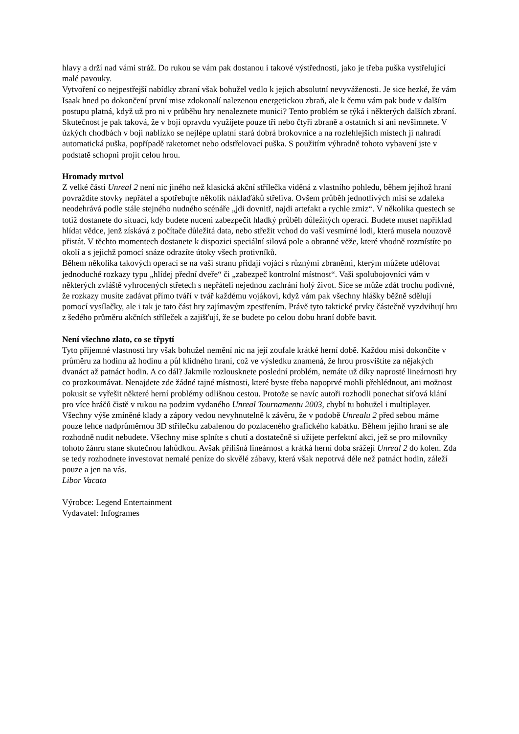hlavy a drží nad vámi stráž. Do rukou se vám pak dostanou i takové výstřednosti, jako je třeba puška vystřelující malé pavouky.
Vytvoření co nejpestřejší nabídky zbraní však bohužel vedlo k jejich absolutní nevyváženosti. Je sice hezké, že vám Isaak hned po dokončení první mise zdokonalí nalezenou energetickou zbraň, ale k čemu vám pak bude v dalším postupu platná, když už pro ni v průběhu hry nenaleznete munici? Tento problém se týká i některých dalších zbraní. Skutečnost je pak taková, že v boji opravdu využijete pouze tři nebo čtyři zbraně a ostatních si ani nevšimnete. V úzkých chodbách v boji nablízko se nejlépe uplatní stará dobrá brokovnice a na rozlehlejších místech ji nahradí automatická puška, popřípadě raketomet nebo odstřelovací puška. S použitím výhradně tohoto vybavení jste v podstatě schopni projít celou hrou.
Hromady mrtvol
Z velké části Unreal 2 není nic jiného než klasická akční střílečka viděná z vlastního pohledu, během jejíhož hraní povraždíte stovky nepřátel a spotřebujte několik náklaďáků střeliva. Ovšem průběh jednotlivých misí se zdaleka neodehrává podle stále stejného nudného scénáře „jdi dovnitř, najdi artefakt a rychle zmiz“. V několika questech se totiž dostanete do situací, kdy budete nuceni zabezpečit hladký průběh důležitých operací. Budete muset například hlídat vědce, jenž získává z počítače důležitá data, nebo střežit vchod do vaší vesmírné lodi, která musela nouzově přistát. V těchto momentech dostanete k dispozici speciální silová pole a obranné věže, které vhodně rozmístíte po okolí a s jejichž pomocí snáze odrazíte útoky všech protivníků.
Během několika takových operací se na vaši stranu přidají vojáci s různými zbraněmi, kterým můžete udělovat jednoduché rozkazy typu „hlídej přední dveře“ či „zabezpeč kontrolní místnost“. Vaši spolubojovníci vám v některých zvláště vyhrocených střetech s nepřáteli nejednou zachrání holý život. Sice se může zdát trochu podivné, že rozkazy musíte zadávat přímo tváří v tvář každému vojákovi, když vám pak všechny hlášky běžně sdělují pomocí vysílačky, ale i tak je tato část hry zajímavým zpestřením. Právě tyto taktické prvky částečně vyzdvihují hru z šedého průměru akčních stříleček a zajišťují, že se budete po celou dobu hraní dobře bavit.
Není všechno zlato, co se třpytí
Tyto příjemné vlastnosti hry však bohužel nemění nic na její zoufale krátké herní době. Každou misi dokončíte v průměru za hodinu až hodinu a půl klidného hraní, což ve výsledku znamená, že hrou prosvištíte za nějakých dvanáct až patnáct hodin. A co dál? Jakmile rozlousknete poslední problém, nemáte už díky naprosté lineárnosti hry co prozkoumávat. Nenajdete zde žádné tajné místnosti, které byste třeba napoprvé mohli přehlédnout, ani možnost pokusit se vyřešit některé herní problémy odlišnou cestou. Protože se navíc autoři rozhodli ponechat síťová klání pro více hráčů čistě v rukou na podzim vydaného Unreal Tournamentu 2003, chybí tu bohužel i multiplayer.
Všechny výše zmíněné klady a zápory vedou nevyhnutelně k závěru, že v podobě Unrealu 2 před sebou máme pouze lehce nadprůměrnou 3D střílečku zabalenou do pozlaceného grafického kabátku. Během jejího hraní se ale rozhodně nudit nebudete. Všechny mise splníte s chutí a dostatečně si užijete perfektní akci, jež se pro milovníky tohoto žánru stane skutečnou lahůdkou. Avšak přílišná lineárnost a krátká herní doba srážejí Unreal 2 do kolen. Zda se tedy rozhodnete investovat nemalé peníze do skvělé zábavy, která však nepotrvá déle než patnáct hodin, záleží pouze a jen na vás.
Libor Vacata
Výrobce: Legend Entertainment
Vydavatel: Infogrames